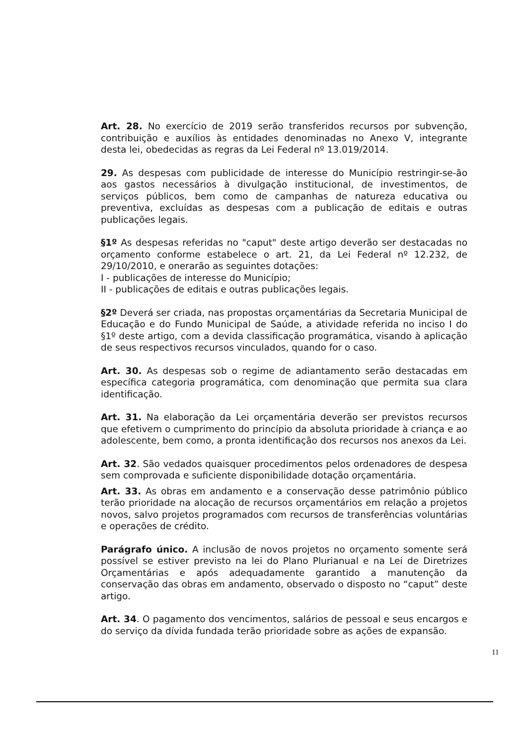Art. 28. No exercício de 2019 serão transferidos recursos por subvenção, contribuição e auxílios às entidades denominadas no Anexo V, integrante desta lei, obedecidas as regras da Lei Federal nº 13.019/2014.
29. As despesas com publicidade de interesse do Município restringir-se-ão aos gastos necessários à divulgação institucional, de investimentos, de serviços públicos, bem como de campanhas de natureza educativa ou preventiva, excluídas as despesas com a publicação de editais e outras publicações legais.
§1º As despesas referidas no "caput" deste artigo deverão ser destacadas no orçamento conforme estabelece o art. 21, da Lei Federal nº 12.232, de 29/10/2010, e onerarão as seguintes dotações:
I - publicações de interesse do Município;
II - publicações de editais e outras publicações legais.
§2º Deverá ser criada, nas propostas orçamentárias da Secretaria Municipal de Educação e do Fundo Municipal de Saúde, a atividade referida no inciso I do §1º deste artigo, com a devida classificação programática, visando à aplicação de seus respectivos recursos vinculados, quando for o caso.
Art. 30. As despesas sob o regime de adiantamento serão destacadas em específica categoria programática, com denominação que permita sua clara identificação.
Art. 31. Na elaboração da Lei orçamentária deverão ser previstos recursos que efetivem o cumprimento do princípio da absoluta prioridade à criança e ao adolescente, bem como, a pronta identificação dos recursos nos anexos da Lei.
Art. 32. São vedados quaisquer procedimentos pelos ordenadores de despesa sem comprovada e suficiente disponibilidade dotação orçamentária.
Art. 33. As obras em andamento e a conservação desse patrimônio público terão prioridade na alocação de recursos orçamentários em relação a projetos novos, salvo projetos programados com recursos de transferências voluntárias e operações de crédito.
Parágrafo único. A inclusão de novos projetos no orçamento somente será possível se estiver previsto na lei do Plano Plurianual e na Lei de Diretrizes Orçamentárias e após adequadamente garantido a manutenção da conservação das obras em andamento, observado o disposto no “caput” deste artigo.
Art. 34. O pagamento dos vencimentos, salários de pessoal e seus encargos e do serviço da dívida fundada terão prioridade sobre as ações de expansão.
11